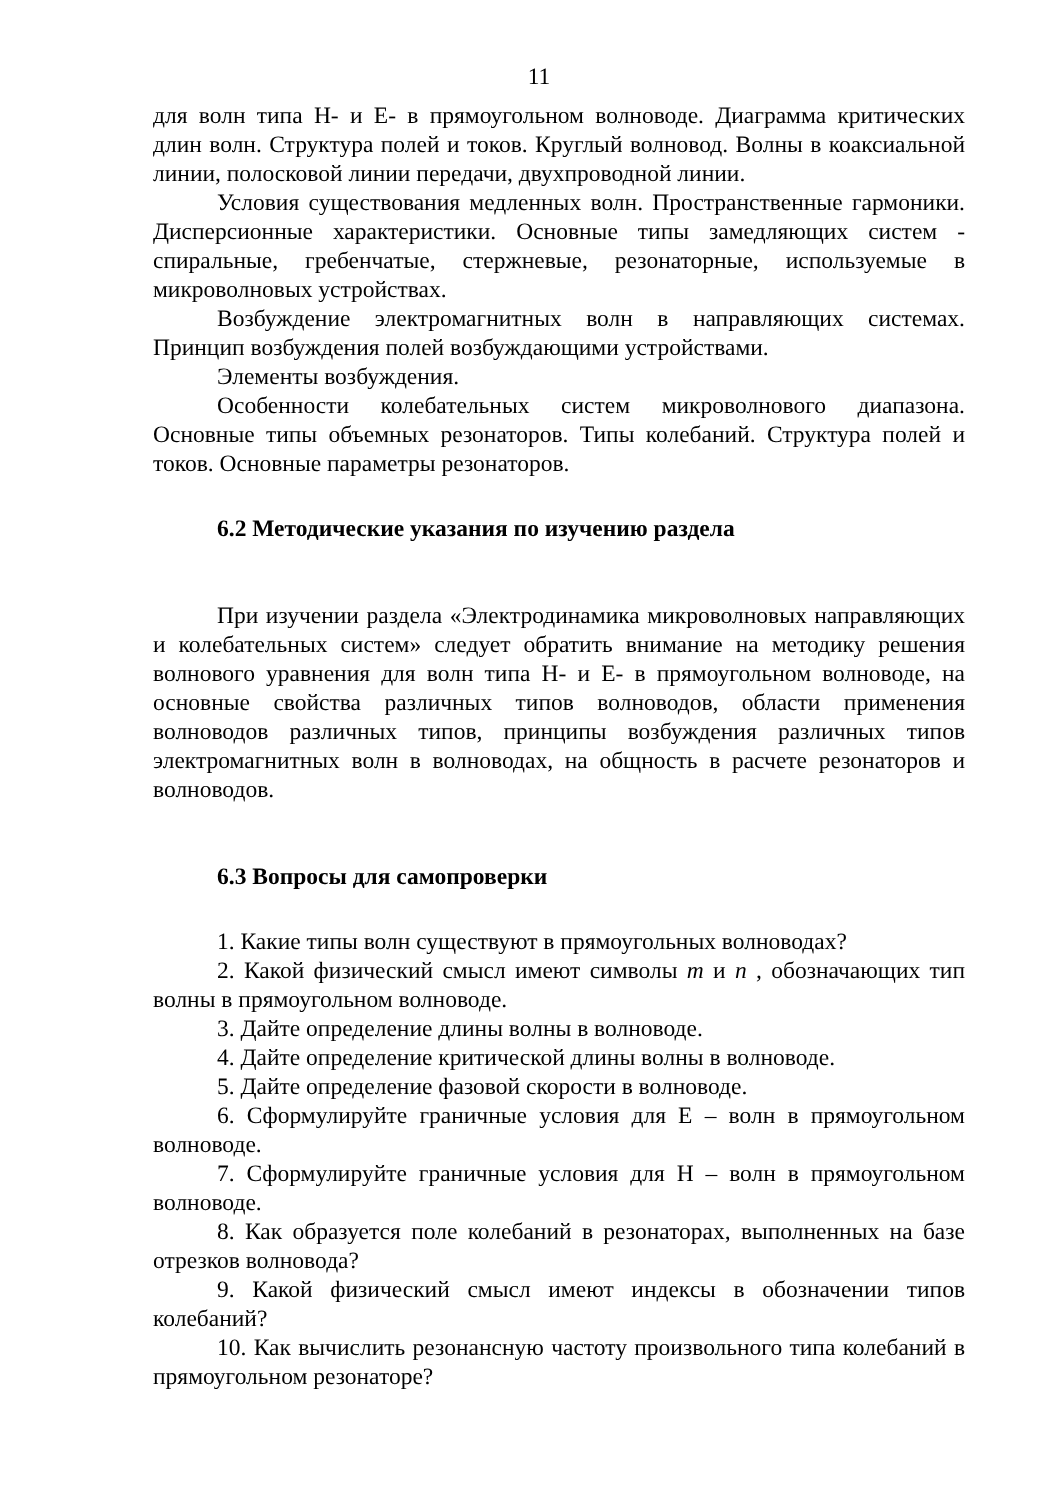11
для волн типа H- и E- в прямоугольном волноводе. Диаграмма критических длин волн. Структура полей и токов. Круглый волновод. Волны в коаксиальной линии, полосковой линии передачи, двухпроводной линии.
Условия существования медленных волн. Пространственные гармоники. Дисперсионные характеристики. Основные типы замедляющих систем - спиральные, гребенчатые, стержневые, резонаторные, используемые в микроволновых устройствах.
Возбуждение электромагнитных волн в направляющих системах. Принцип возбуждения полей возбуждающими устройствами.
Элементы возбуждения.
Особенности колебательных систем микроволнового диапазона. Основные типы объемных резонаторов. Типы колебаний. Структура полей и токов. Основные параметры резонаторов.
6.2 Методические указания по изучению раздела
При изучении раздела «Электродинамика микроволновых направляющих и колебательных систем» следует обратить внимание на методику решения волнового уравнения для волн типа H- и E- в прямоугольном волноводе, на основные свойства различных типов волноводов, области применения волноводов различных типов, принципы возбуждения различных типов электромагнитных волн в волноводах, на общность в расчете резонаторов и волноводов.
6.3 Вопросы для самопроверки
1. Какие типы волн существуют в прямоугольных волноводах?
2. Какой физический смысл имеют символы m и n , обозначающих тип волны в прямоугольном волноводе.
3. Дайте определение длины волны в волноводе.
4. Дайте определение критической длины волны в волноводе.
5. Дайте определение фазовой скорости в волноводе.
6. Сформулируйте граничные условия для E – волн в прямоугольном волноводе.
7. Сформулируйте граничные условия для H – волн в прямоугольном волноводе.
8. Как образуется поле колебаний в резонаторах, выполненных на базе отрезков волновода?
9. Какой физический смысл имеют индексы в обозначении типов колебаний?
10. Как вычислить резонансную частоту произвольного типа колебаний в прямоугольном резонаторе?